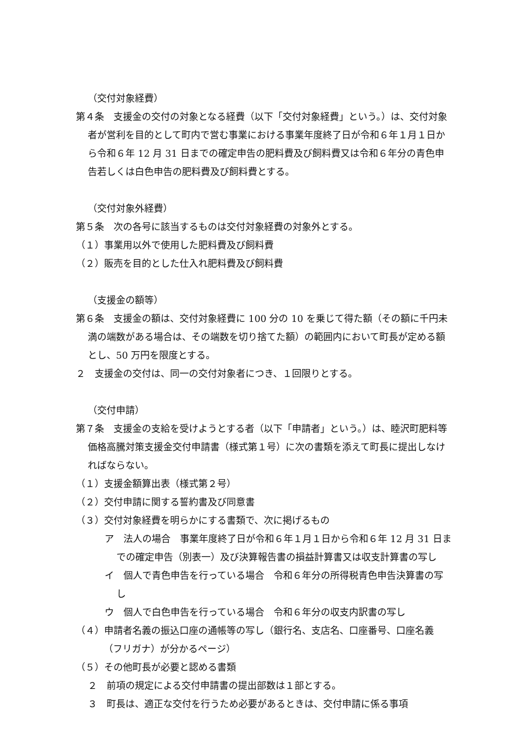（交付対象経費）
第４条　支援金の交付の対象となる経費（以下「交付対象経費」という。）は、交付対象者が営利を目的として町内で営む事業における事業年度終了日が令和６年１月１日から令和６年 12 月 31 日までの確定申告の肥料費及び飼料費又は令和６年分の青色申告若しくは白色申告の肥料費及び飼料費とする。
（交付対象外経費）
第５条　次の各号に該当するものは交付対象経費の対象外とする。
（１）事業用以外で使用した肥料費及び飼料費
（２）販売を目的とした仕入れ肥料費及び飼料費
（支援金の額等）
第６条　支援金の額は、交付対象経費に 100 分の 10 を乗じて得た額（その額に千円未満の端数がある場合は、その端数を切り捨てた額）の範囲内において町長が定める額とし、50 万円を限度とする。
２　支援金の交付は、同一の交付対象者につき、１回限りとする。
（交付申請）
第７条　支援金の支給を受けようとする者（以下「申請者」という。）は、睦沢町肥料等価格高騰対策支援金交付申請書（様式第１号）に次の書類を添えて町長に提出しなければならない。
（１）支援金額算出表（様式第２号）
（２）交付申請に関する誓約書及び同意書
（３）交付対象経費を明らかにする書類で、次に掲げるもの
ア　法人の場合　事業年度終了日が令和６年１月１日から令和６年 12 月 31 日までの確定申告（別表一）及び決算報告書の損益計算書又は収支計算書の写し
イ　個人で青色申告を行っている場合　令和６年分の所得税青色申告決算書の写し
ウ　個人で白色申告を行っている場合　令和６年分の収支内訳書の写し
（４）申請者名義の振込口座の通帳等の写し（銀行名、支店名、口座番号、口座名義（フリガナ）が分かるページ）
（５）その他町長が必要と認める書類
２　前項の規定による交付申請書の提出部数は１部とする。
３　町長は、適正な交付を行うため必要があるときは、交付申請に係る事項